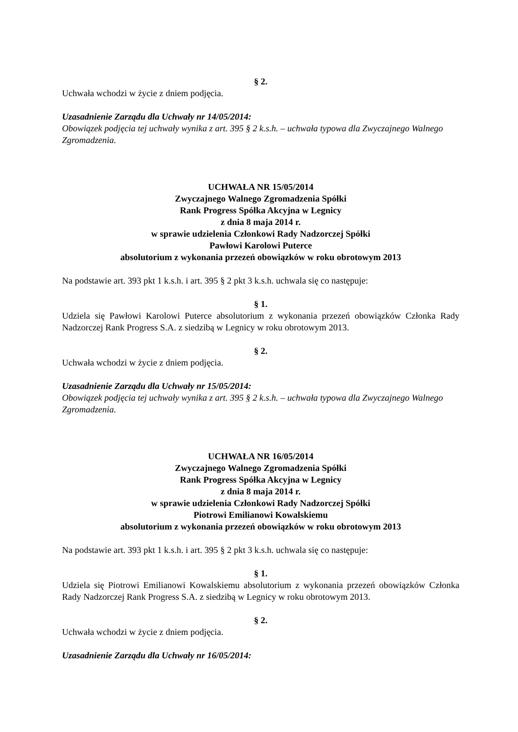§ 2.
Uchwała wchodzi w życie z dniem podjęcia.
Uzasadnienie Zarządu dla Uchwały nr 14/05/2014:
Obowiązek podjęcia tej uchwały wynika z art. 395 § 2 k.s.h. – uchwała typowa dla Zwyczajnego Walnego Zgromadzenia.
UCHWAŁA NR 15/05/2014
Zwyczajnego Walnego Zgromadzenia Spółki
Rank Progress Spółka Akcyjna w Legnicy
z dnia 8 maja 2014 r.
w sprawie udzielenia Członkowi Rady Nadzorczej Spółki
Pawłowi Karolowi Puterce
absolutorium z wykonania przezeń obowiązków w roku obrotowym 2013
Na podstawie art. 393 pkt 1 k.s.h. i art. 395 § 2 pkt 3 k.s.h. uchwala się co następuje:
§ 1.
Udziela się Pawłowi Karolowi Puterce absolutorium z wykonania przezeń obowiązków Członka Rady Nadzorczej Rank Progress S.A. z siedzibą w Legnicy w roku obrotowym 2013.
§ 2.
Uchwała wchodzi w życie z dniem podjęcia.
Uzasadnienie Zarządu dla Uchwały nr 15/05/2014:
Obowiązek podjęcia tej uchwały wynika z art. 395 § 2 k.s.h. – uchwała typowa dla Zwyczajnego Walnego Zgromadzenia.
UCHWAŁA NR 16/05/2014
Zwyczajnego Walnego Zgromadzenia Spółki
Rank Progress Spółka Akcyjna w Legnicy
z dnia 8 maja 2014 r.
w sprawie udzielenia Członkowi Rady Nadzorczej Spółki
Piotrowi Emilianowi Kowalskiemu
absolutorium z wykonania przezeń obowiązków w roku obrotowym 2013
Na podstawie art. 393 pkt 1 k.s.h. i art. 395 § 2 pkt 3 k.s.h. uchwala się co następuje:
§ 1.
Udziela się Piotrowi Emilianowi Kowalskiemu absolutorium z wykonania przezeń obowiązków Członka Rady Nadzorczej Rank Progress S.A. z siedzibą w Legnicy w roku obrotowym 2013.
§ 2.
Uchwała wchodzi w życie z dniem podjęcia.
Uzasadnienie Zarządu dla Uchwały nr 16/05/2014: